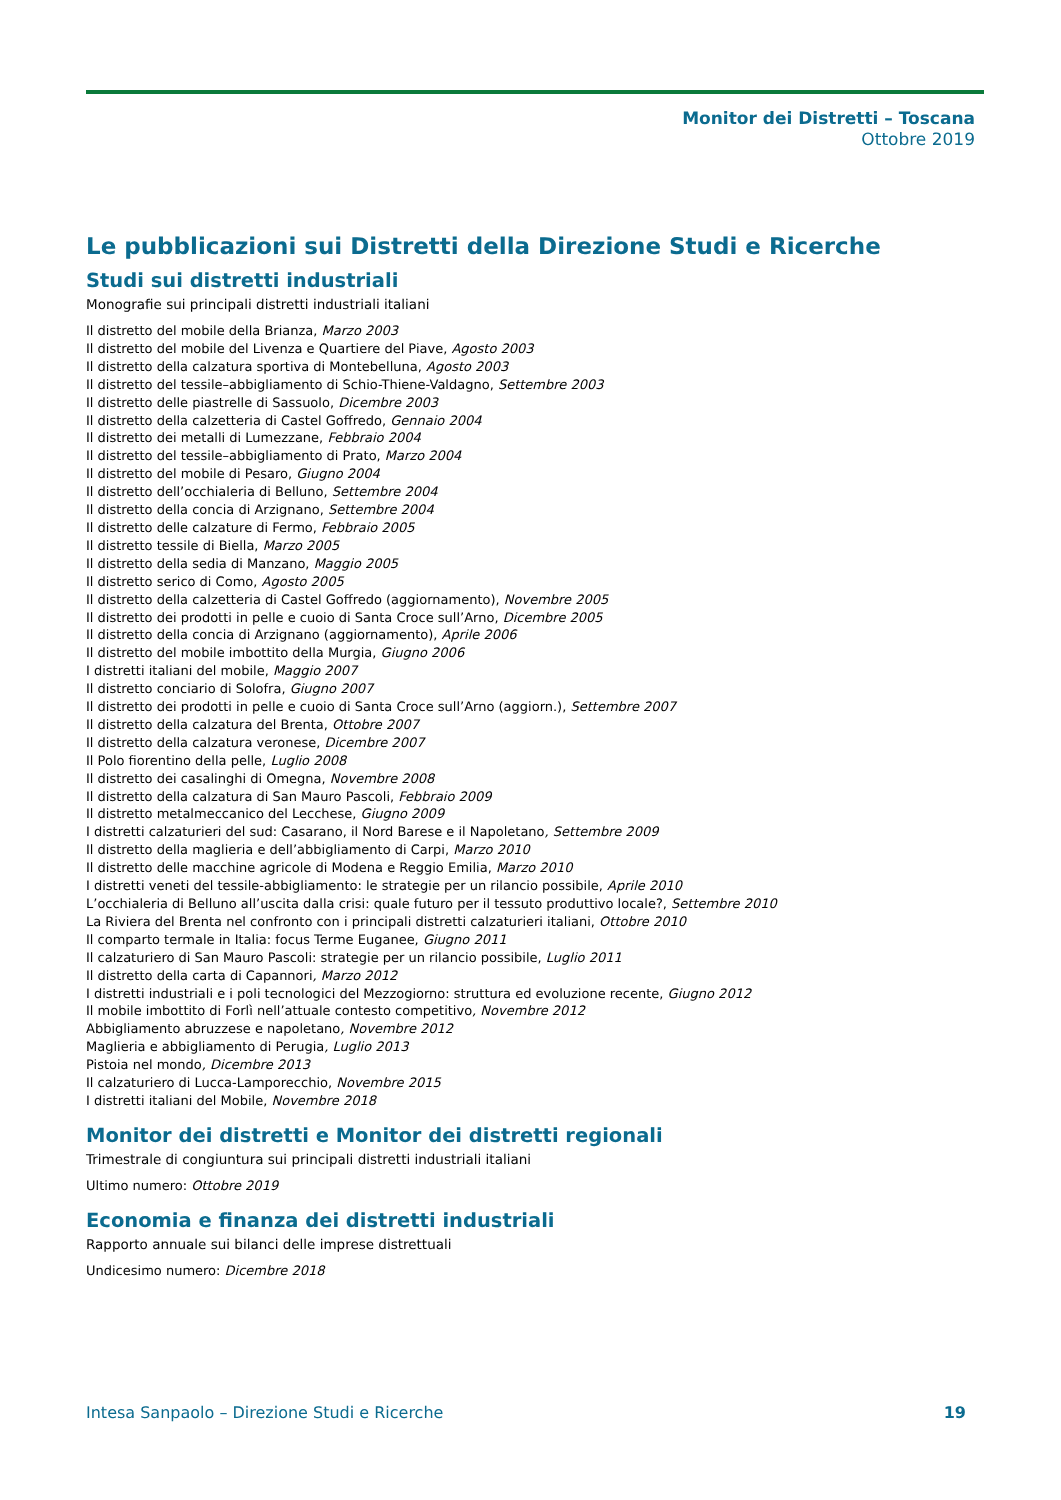Monitor dei Distretti – Toscana
Ottobre 2019
Le pubblicazioni sui Distretti della Direzione Studi e Ricerche
Studi sui distretti industriali
Monografie sui principali distretti industriali italiani
Il distretto del mobile della Brianza, Marzo 2003
Il distretto del mobile del Livenza e Quartiere del Piave, Agosto 2003
Il distretto della calzatura sportiva di Montebelluna, Agosto 2003
Il distretto del tessile–abbigliamento di Schio-Thiene-Valdagno, Settembre 2003
Il distretto delle piastrelle di Sassuolo, Dicembre 2003
Il distretto della calzetteria di Castel Goffredo, Gennaio 2004
Il distretto dei metalli di Lumezzane, Febbraio 2004
Il distretto del tessile–abbigliamento di Prato, Marzo 2004
Il distretto del mobile di Pesaro, Giugno 2004
Il distretto dell’occhialeria di Belluno, Settembre 2004
Il distretto della concia di Arzignano, Settembre 2004
Il distretto delle calzature di Fermo, Febbraio 2005
Il distretto tessile di Biella, Marzo 2005
Il distretto della sedia di Manzano, Maggio 2005
Il distretto serico di Como, Agosto 2005
Il distretto della calzetteria di Castel Goffredo (aggiornamento), Novembre 2005
Il distretto dei prodotti in pelle e cuoio di Santa Croce sull’Arno, Dicembre 2005
Il distretto della concia di Arzignano (aggiornamento), Aprile 2006
Il distretto del mobile imbottito della Murgia, Giugno 2006
I distretti italiani del mobile, Maggio 2007
Il distretto conciario di Solofra, Giugno 2007
Il distretto dei prodotti in pelle e cuoio di Santa Croce sull’Arno (aggiorn.), Settembre 2007
Il distretto della calzatura del Brenta, Ottobre 2007
Il distretto della calzatura veronese, Dicembre 2007
Il Polo fiorentino della pelle, Luglio 2008
Il distretto dei casalinghi di Omegna, Novembre 2008
Il distretto della calzatura di San Mauro Pascoli, Febbraio 2009
Il distretto metalmeccanico del Lecchese, Giugno 2009
I distretti calzaturieri del sud: Casarano, il Nord Barese e il Napoletano, Settembre 2009
Il distretto della maglieria e dell’abbigliamento di Carpi, Marzo 2010
Il distretto delle macchine agricole di Modena e Reggio Emilia, Marzo 2010
I distretti veneti del tessile-abbigliamento: le strategie per un rilancio possibile, Aprile 2010
L’occhialeria di Belluno all’uscita dalla crisi: quale futuro per il tessuto produttivo locale?, Settembre 2010
La Riviera del Brenta nel confronto con i principali distretti calzaturieri italiani, Ottobre 2010
Il comparto termale in Italia: focus Terme Euganee, Giugno 2011
Il calzaturiero di San Mauro Pascoli: strategie per un rilancio possibile, Luglio 2011
Il distretto della carta di Capannori, Marzo 2012
I distretti industriali e i poli tecnologici del Mezzogiorno: struttura ed evoluzione recente, Giugno 2012
Il mobile imbottito di Forlì nell’attuale contesto competitivo, Novembre 2012
Abbigliamento abruzzese e napoletano, Novembre 2012
Maglieria e abbigliamento di Perugia, Luglio 2013
Pistoia nel mondo, Dicembre 2013
Il calzaturiero di Lucca-Lamporecchio, Novembre 2015
I distretti italiani del Mobile, Novembre 2018
Monitor dei distretti e Monitor dei distretti regionali
Trimestrale di congiuntura sui principali distretti industriali italiani
Ultimo numero: Ottobre 2019
Economia e finanza dei distretti industriali
Rapporto annuale sui bilanci delle imprese distrettuali
Undicesimo numero: Dicembre 2018
Intesa Sanpaolo – Direzione Studi e Ricerche 19